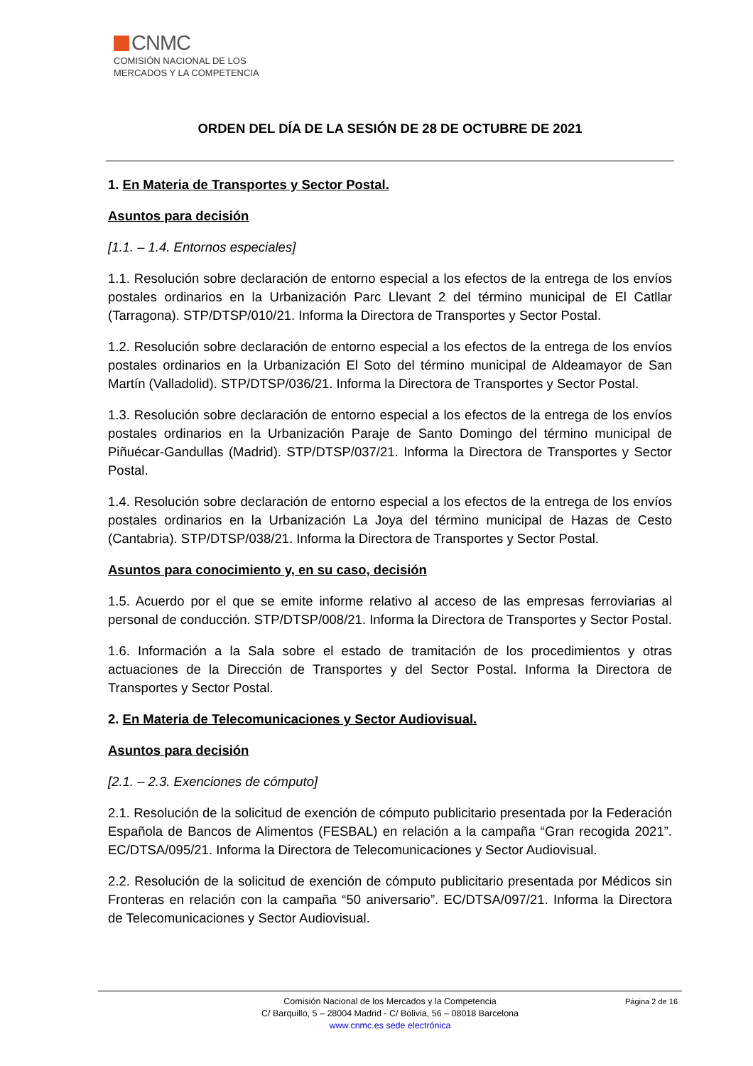CNMC
COMISIÓN NACIONAL DE LOS
MERCADOS Y LA COMPETENCIA
ORDEN DEL DÍA DE LA SESIÓN DE 28 DE OCTUBRE DE 2021
1. En Materia de Transportes y Sector Postal.
Asuntos para decisión
[1.1. – 1.4. Entornos especiales]
1.1. Resolución sobre declaración de entorno especial a los efectos de la entrega de los envíos postales ordinarios en la Urbanización Parc Llevant 2 del término municipal de El Catllar (Tarragona). STP/DTSP/010/21. Informa la Directora de Transportes y Sector Postal.
1.2. Resolución sobre declaración de entorno especial a los efectos de la entrega de los envíos postales ordinarios en la Urbanización El Soto del término municipal de Aldeamayor de San Martín (Valladolid). STP/DTSP/036/21. Informa la Directora de Transportes y Sector Postal.
1.3. Resolución sobre declaración de entorno especial a los efectos de la entrega de los envíos postales ordinarios en la Urbanización Paraje de Santo Domingo del término municipal de Piñuécar-Gandullas (Madrid). STP/DTSP/037/21. Informa la Directora de Transportes y Sector Postal.
1.4. Resolución sobre declaración de entorno especial a los efectos de la entrega de los envíos postales ordinarios en la Urbanización La Joya del término municipal de Hazas de Cesto (Cantabria). STP/DTSP/038/21. Informa la Directora de Transportes y Sector Postal.
Asuntos para conocimiento y, en su caso, decisión
1.5. Acuerdo por el que se emite informe relativo al acceso de las empresas ferroviarias al personal de conducción. STP/DTSP/008/21. Informa la Directora de Transportes y Sector Postal.
1.6. Información a la Sala sobre el estado de tramitación de los procedimientos y otras actuaciones de la Dirección de Transportes y del Sector Postal. Informa la Directora de Transportes y Sector Postal.
2. En Materia de Telecomunicaciones y Sector Audiovisual.
Asuntos para decisión
[2.1. – 2.3. Exenciones de cómputo]
2.1. Resolución de la solicitud de exención de cómputo publicitario presentada por la Federación Española de Bancos de Alimentos (FESBAL) en relación a la campaña “Gran recogida 2021”. EC/DTSA/095/21. Informa la Directora de Telecomunicaciones y Sector Audiovisual.
2.2. Resolución de la solicitud de exención de cómputo publicitario presentada por Médicos sin Fronteras en relación con la campaña “50 aniversario”. EC/DTSA/097/21. Informa la Directora de Telecomunicaciones y Sector Audiovisual.
Página 2 de 16 Comisión Nacional de los Mercados y la Competencia
C/ Barquillo, 5 – 28004 Madrid - C/ Bolivia, 56 – 08018 Barcelona
www.cnmc.es sede electrónica